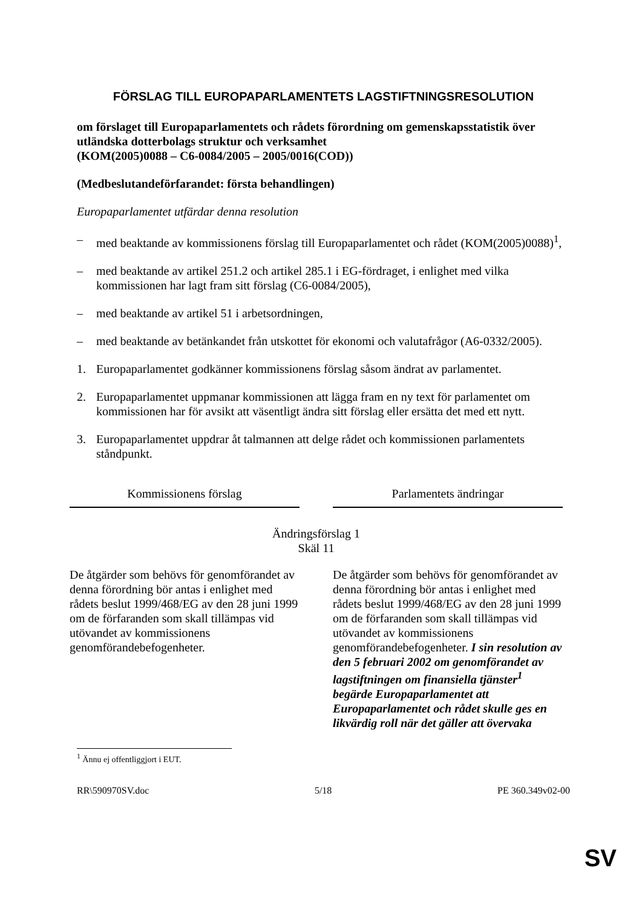FÖRSLAG TILL EUROPAPARLAMENTETS LAGSTIFTNINGSRESOLUTION
om förslaget till Europaparlamentets och rådets förordning om gemenskapsstatistik över utländska dotterbolags struktur och verksamhet
(KOM(2005)0088 – C6-0084/2005 – 2005/0016(COD))
(Medbeslutandeförfarandet: första behandlingen)
Europaparlamentet utfärdar denna resolution
– med beaktande av kommissionens förslag till Europaparlamentet och rådet (KOM(2005)0088)<sup>1</sup>,
– med beaktande av artikel 251.2 och artikel 285.1 i EG-fördraget, i enlighet med vilka kommissionen har lagt fram sitt förslag (C6-0084/2005),
– med beaktande av artikel 51 i arbetsordningen,
– med beaktande av betänkandet från utskottet för ekonomi och valutafrågor (A6-0332/2005).
1. Europaparlamentet godkänner kommissionens förslag såsom ändrat av parlamentet.
2. Europaparlamentet uppmanar kommissionen att lägga fram en ny text för parlamentet om kommissionen har för avsikt att väsentligt ändra sitt förslag eller ersätta det med ett nytt.
3. Europaparlamentet uppdrar åt talmannen att delge rådet och kommissionen parlamentets ståndpunkt.
| Kommissionens förslag | | Parlamentets ändringar |
| --- | --- | --- |
| Ändringsförslag 1 Skäl 11 | | |
| De åtgärder som behövs för genomförandet av denna förordning bör antas i enlighet med rådets beslut 1999/468/EG av den 28 juni 1999 om de förfaranden som skall tillämpas vid utövandet av kommissionens genomförandebefogenheter. | | De åtgärder som behövs för genomförandet av denna förordning bör antas i enlighet med rådets beslut 1999/468/EG av den 28 juni 1999 om de förfaranden som skall tillämpas vid utövandet av kommissionens genomförandebefogenheter. I sin resolution av den 5 februari 2002 om genomförandet av lagstiftningen om finansiella tjänster<sup>1</sup> begärde Europaparlamentet att Europaparlamentet och rådet skulle ges en likvärdig roll när det gäller att övervaka |
<sup>1</sup> Ännu ej offentliggjort i EUT.
RR\590970SV.doc 5/18 PE 360.349v02-00
SV